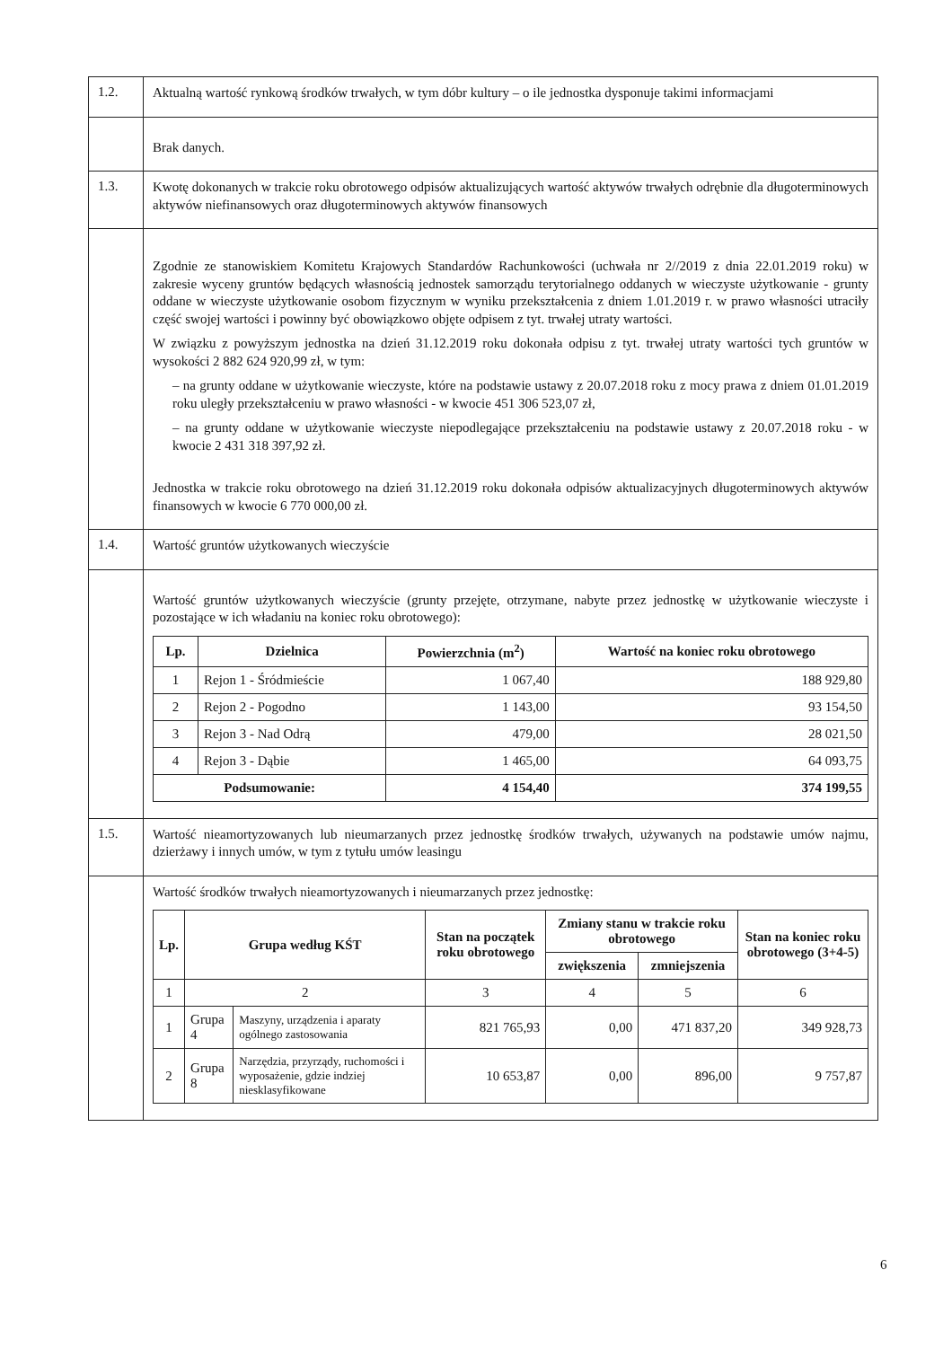| 1.2. | Aktualną wartość rynkową środków trwałych, w tym dóbr kultury – o ile jednostka dysponuje takimi informacjami |
| | Brak danych. |
| 1.3. | Kwotę dokonanych w trakcie roku obrotowego odpisów aktualizujących wartość aktywów trwałych odrębnie dla długoterminowych aktywów niefinansowych oraz długoterminowych aktywów finansowych |
| | Zgodnie ze stanowiskiem Komitetu Krajowych Standardów Rachunkowości (uchwała nr 2//2019 z dnia 22.01.2019 roku) w zakresie wyceny gruntów będących własnością jednostek samorządu terytorialnego oddanych w wieczyste użytkowanie - grunty oddane w wieczyste użytkowanie osobom fizycznym w wyniku przekształcenia z dniem 1.01.2019 r. w prawo własności utraciły część swojej wartości i powinny być obowiązkowo objęte odpisem z tyt. trwałej utraty wartości. W związku z powyższym jednostka na dzień 31.12.2019 roku dokonała odpisu z tyt. trwałej utraty wartości tych gruntów w wysokości 2 882 624 920,99 zł, w tym: – na grunty oddane w użytkowanie wieczyste, które na podstawie ustawy z 20.07.2018 roku z mocy prawa z dniem 01.01.2019 roku uległy przekształceniu w prawo własności - w kwocie 451 306 523,07 zł, – na grunty oddane w użytkowanie wieczyste niepodlegające przekształceniu na podstawie ustawy z 20.07.2018 roku - w kwocie 2 431 318 397,92 zł. Jednostka w trakcie roku obrotowego na dzień 31.12.2019 roku dokonała odpisów aktualizacyjnych długoterminowych aktywów finansowych w kwocie 6 770 000,00 zł. |
| 1.4. | Wartość gruntów użytkowanych wieczyście |
| | Wartość gruntów użytkowanych wieczyście (grunty przejęte, otrzymane, nabyte przez jednostkę w użytkowanie wieczyste i pozostające w ich władaniu na koniec roku obrotowego): / Lp. / Dzielnica / Powierzchnia (m<sup>2</sup>) / Wartość na koniec roku obrotowego / / --- / --- / --- / --- / / 1 / Rejon 1 - Śródmieście / 1 067,40 / 188 929,80 / / 2 / Rejon 2 - Pogodno / 1 143,00 / 93 154,50 / / 3 / Rejon 3 - Nad Odrą / 479,00 / 28 021,50 / / 4 / Rejon 3 - Dąbie / 1 465,00 / 64 093,75 / / Podsumowanie: / / 4 154,40 / 374 199,55 / |
| 1.5. | Wartość nieamortyzowanych lub nieumarzanych przez jednostkę środków trwałych, używanych na podstawie umów najmu, dzierżawy i innych umów, w tym z tytułu umów leasingu |
| | Wartość środków trwałych nieamortyzowanych i nieumarzanych przez jednostkę: / Lp. / Grupa według KŚT / / Stan na początek roku obrotowego / Zmiany stanu w trakcie roku obrotowego / / Stan na koniec roku obrotowego (3+4-5) / / --- / --- / --- / --- / --- / --- / --- / / / / / / zwiększenia / zmniejszenia / / / 1 / 2 / / 3 / 4 / 5 / 6 / / 1 / Grupa 4 / Maszyny, urządzenia i aparaty ogólnego zastosowania / 821 765,93 / 0,00 / 471 837,20 / 349 928,73 / / 2 / Grupa 8 / Narzędzia, przyrządy, ruchomości i wyposażenie, gdzie indziej niesklasyfikowane / 10 653,87 / 0,00 / 896,00 / 9 757,87 / |
6